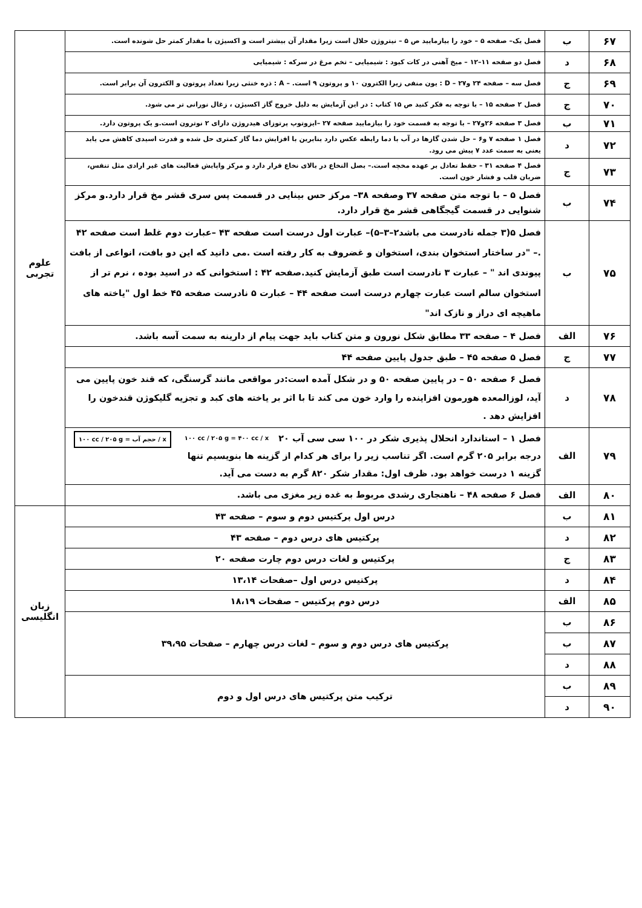| ۶۷ | ب | فصل یک– صفحه ۵ – خود را بیازمایید ص ۵ – نیتروژن حلال است زیرا مقدار آن بیشتر است و اکسیژن با مقدار کمتر حل شونده است. | علوم تجربی |
| ۶۸ | د | فصل دو صفحه ۱۱–۱۲ – میخ آهنی در کات کبود : شیمیایی – تخم مرغ در سرکه : شیمیایی | |
| ۶۹ | ج | فصل سه – صفحه ۲۴ و۲۷ – D : یون منفی زیرا الکترون ۱۰ و پروتون ۹ است. – A : ذره خنثی زیرا تعداد پروتون و الکترون آن برابر است. | |
| ۷۰ | ج | فصل ۲ صفحه ۱۵ – با توجه به فکر کنید ص ۱۵ کتاب : در این آزمایش به دلیل خروج گاز اکسیژن ، زغال نورانی تر می شود. | |
| ۷۱ | ب | فصل ۳ صفحه ۲۶و۲۷ – با توجه به قسمت خود را بیازمایید صفحه ۲۷ –ایزوتوپ پرتوزای هیدروژن دارای ۲ نوترون است.و یک پروتون دارد. | |
| ۷۲ | د | فصل ۱ صفحه ۷ و۶ – حل شدن گازها در آب با دما رابطه عکس دارد بنابرین با افزایش دما گاز کمتری حل شده و قدرت اسیدی کاهش می یابد یعنی به سمت عدد ۷ پیش می رود. | |
| ۷۳ | ج | فصل ۴ صفحه ۳۱ – حفظ تعادل بر عهده مخچه است.– بصل النخاع در بالای نخاع قرار دارد و مرکز واپایش فعالیت های غیر ارادی مثل تنفس، ضربان قلب و فشار خون است. | |
| ۷۴ | ب | فصل ۵ – با توجه متن صفحه ۳۷ وصفحه ۳۸– مرکز حس بینایی در قسمت پس سری قشر مخ قرار دارد.و مرکز شنوایی در قسمت گیجگاهی قشر مخ قرار دارد. | |
| ۷۵ | ب | فصل ۵(۳ جمله نادرست می باشد۲–۳–۵)– عبارت اول درست است صفحه ۴۳ –عبارت دوم غلط است صفحه ۴۲ .– "در ساختار استخوان بندی، استخوان و غضروف به کار رفته است .می دانید که این دو بافت، انواعی از بافت پیوندی اند " – عبارت ۳ نادرست است طبق آزمایش کنید.صفحه ۴۲ : استخوانی که در اسید بوده ، نرم تر از استخوان سالم است عبارت چهارم درست است صفحه ۴۴ – عبارت ۵ نادرست صفحه ۴۵ خط اول "یاخته های ماهیچه ای دراز و نازک اند" | |
| ۷۶ | الف | فصل ۴ – صفحه ۳۳ مطابق شکل نورون و متن کتاب باید جهت پیام از دارینه به سمت آسه باشد. | |
| ۷۷ | ج | فصل ۵ صفحه ۴۵ – طبق جدول پایین صفحه ۴۴ | |
| ۷۸ | د | فصل ۶ صفحه ۵۰ – در پایین صفحه ۵۰ و در شکل آمده است:در مواقعی مانند گرسنگی، که قند خون پایین می آید، لوزالمعده هورمون افزاینده را وارد خون می کند تا با اثر بر یاخته های کبد و تجزیه گلیکوژن قندخون را افزایش دهد . | |
| ۷۹ | الف | ۱۰۰ cc / ۲۰۵ g = حجم آب / x ۱۰۰ cc / ۲۰۵ g = ۴۰۰ cc / x فصل ۱ – استاندارد انحلال پذیری شکر در ۱۰۰ سی سی آب ۲۰ درجه برابر ۲۰۵ گرم است. اگر تناسب زیر را برای هر کدام از گزینه ها بنویسیم تنها گزینه ۱ درست خواهد بود. ظرف اول: مقدار شکر ۸۲۰ گرم به دست می آید. | |
| ۸۰ | الف | فصل ۶ صفحه ۴۸ – ناهنجاری رشدی مربوط به غده زیر مغزی می باشد. | |
| ۸۱ | ب | درس اول پرکتیس دوم و سوم – صفحه ۴۳ | زبان انگلیسی |
| ۸۲ | د | پرکتیس های درس دوم – صفحه ۴۳ | |
| ۸۳ | ج | پرکتیس و لغات درس دوم چارت صفحه ۲۰ | |
| ۸۴ | د | پرکتیس درس اول –صفحات ۱۳،۱۴ | |
| ۸۵ | الف | درس دوم پرکتیس – صفحات ۱۸،۱۹ | |
| ۸۶ | ب | پرکتیس های درس دوم و سوم – لغات درس چهارم – صفحات ۳۹،۹۵ | |
| ۸۷ | ب | | |
| ۸۸ | د | | |
| ۸۹ | ب | ترکیب متن پرکتیس های درس اول و دوم | |
| ۹۰ | د | | |